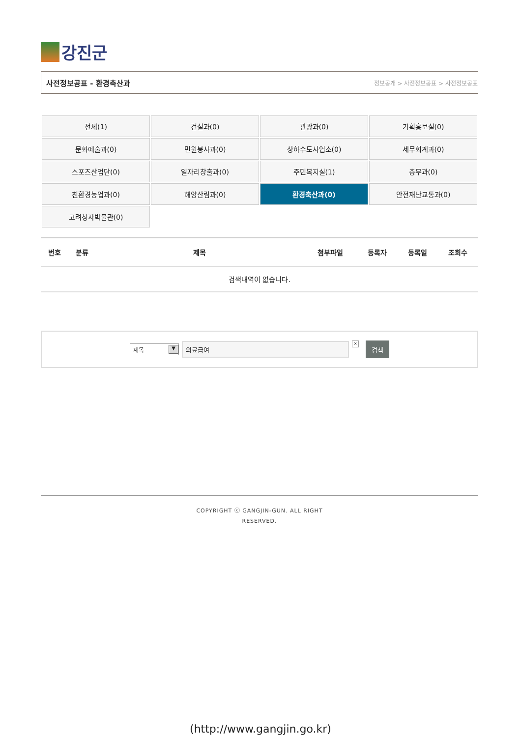강진군
사전정보공표 - 환경축산과 정보공개 > 사전정보공표 > 사전정보공표
| 전체(1) | 건설과(0) | 관광과(0) | 기획홍보실(0) |
| 문화예술과(0) | 민원봉사과(0) | 상하수도사업소(0) | 세무회계과(0) |
| 스포츠산업단(0) | 일자리창출과(0) | 주민복지실(1) | 총무과(0) |
| 친환경농업과(0) | 해양산림과(0) | 환경축산과(0) | 안전재난교통과(0) |
| 고려청자박물관(0) | | | |
| 번호 | 분류 | 제목 | 첨부파일 | 등록자 | 등록일 | 조회수 |
| --- | --- | --- | --- | --- | --- | --- |
| 검색내역이 없습니다. | | | | | | |
제목 ▼
의료급여
×
검색
COPYRIGHT ⓒ GANGJIN-GUN. ALL RIGHT
RESERVED.
(http://www.gangjin.go.kr)